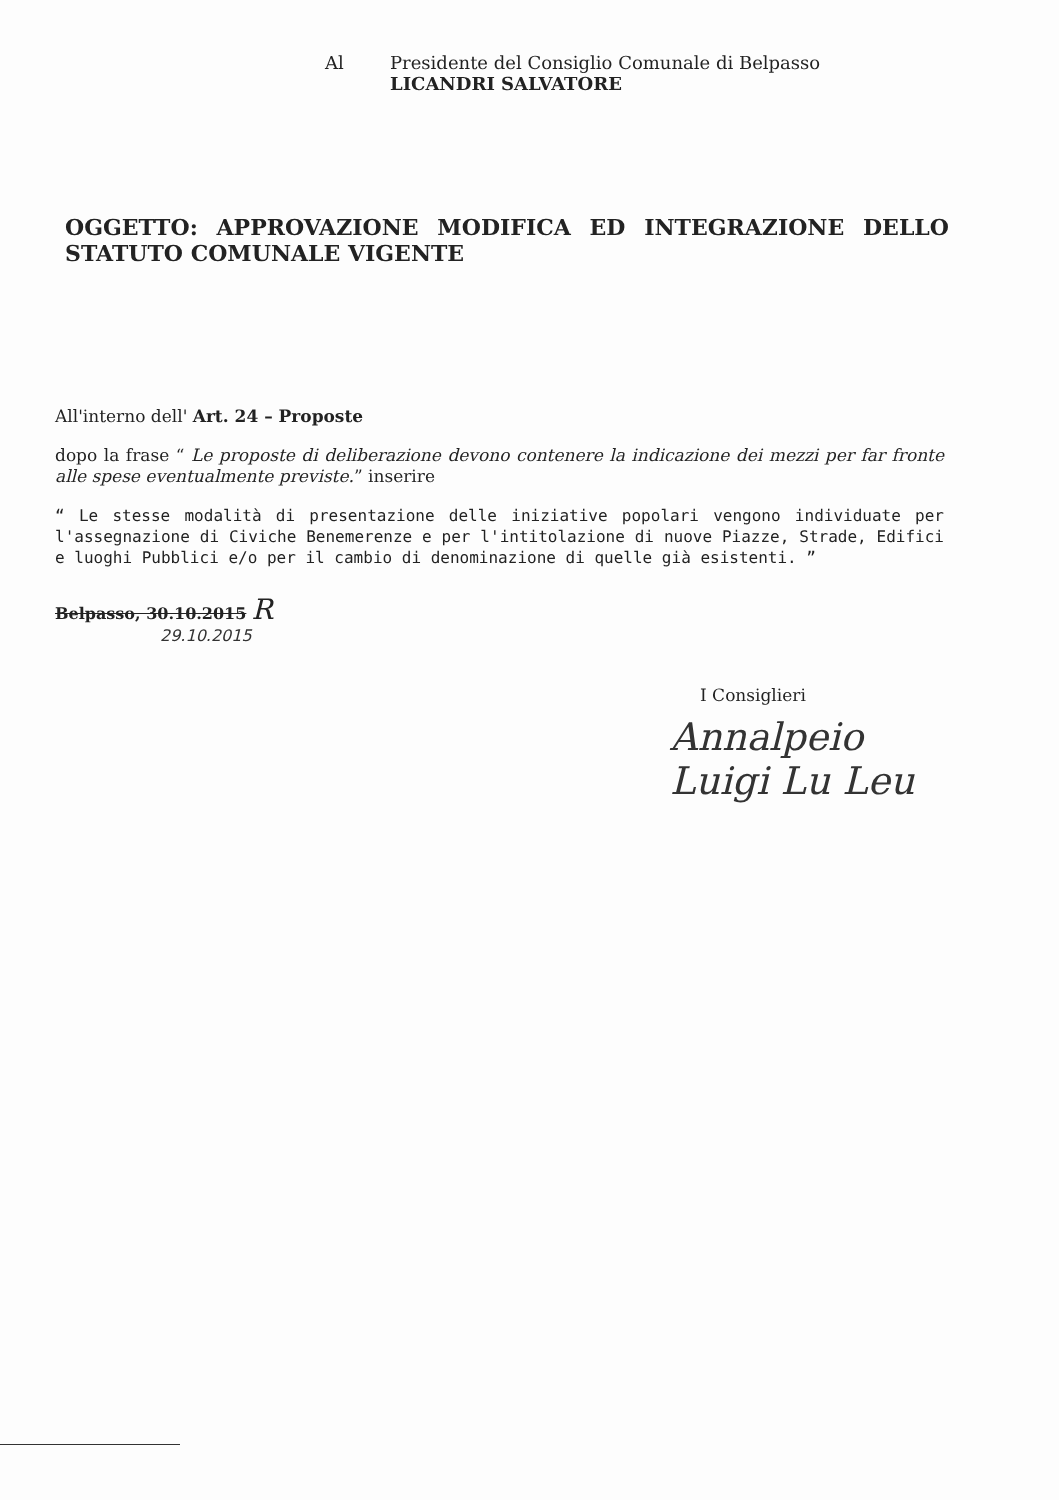Al Presidente del Consiglio Comunale di Belpasso
LICANDRI SALVATORE
OGGETTO: APPROVAZIONE MODIFICA ED INTEGRAZIONE DELLO STATUTO COMUNALE VIGENTE
All'interno dell' Art. 24 – Proposte
dopo la frase “ Le proposte di deliberazione devono contenere la indicazione dei mezzi per far fronte alle spese eventualmente previste.” inserire
“ Le stesse modalità di presentazione delle iniziative popolari vengono individuate per l'assegnazione di Civiche Benemerenze e per l'intitolazione di nuove Piazze, Strade, Edifici e luoghi Pubblici e/o per il cambio di denominazione di quelle già esistenti. ”
Belpasso, 30.10.2015 R
29.10.2015
I Consiglieri
Annalpeio
Luigi Lu Leu